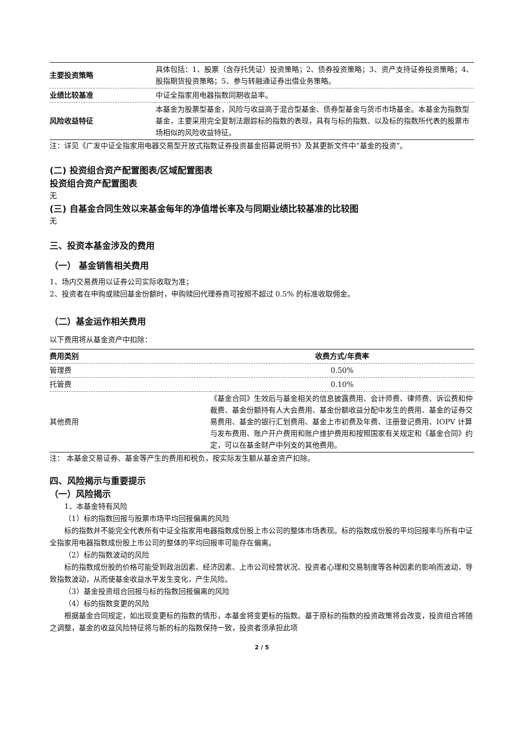| 主要投资策略 | 具体包括：1、股票（含存托凭证）投资策略；2、债券投资策略；3、资产支持证券投资策略；4、股指期货投资策略；5、参与转融通证券出借业务策略。 |
| 业绩比较基准 | 中证全指家用电器指数同期收益率。 |
| 风险收益特征 | 本基金为股票型基金，风险与收益高于混合型基金、债券型基金与货币市场基金。本基金为指数型基金，主要采用完全复制法跟踪标的指数的表现，具有与标的指数、以及标的指数所代表的股票市场相似的风险收益特征。 |
注：详见《广发中证全指家用电器交易型开放式指数证券投资基金招募说明书》及其更新文件中“基金的投资”。
(二) 投资组合资产配置图表/区域配置图表
投资组合资产配置图表
无
(三) 自基金合同生效以来基金每年的净值增长率及与同期业绩比较基准的比较图
无
三、投资本基金涉及的费用
（一） 基金销售相关费用
1、场内交易费用以证券公司实际收取为准；
2、投资者在申购或赎回基金份额时，申购赎回代理券商可按照不超过 0.5% 的标准收取佣金。
（二）基金运作相关费用
以下费用将从基金资产中扣除：
| 费用类别 | 收费方式/年费率 |
| --- | --- |
| 管理费 | 0.50% |
| 托管费 | 0.10% |
| 其他费用 | 《基金合同》生效后与基金相关的信息披露费用、会计师费、律师费、诉讼费和仲裁费、基金份额持有人大会费用、基金份额收益分配中发生的费用、基金的证券交易费用、基金的银行汇划费用、基金上市初费及年费、注册登记费用、IOPV 计算与发布费用、账户开户费用和账户维护费用和按照国家有关规定和《基金合同》约定，可以在基金财产中列支的其他费用。 |
注： 本基金交易证券、基金等产生的费用和税负，按实际发生额从基金资产扣除。
四、风险揭示与重要提示
（一）风险揭示
1、本基金特有风险
（1）标的指数回报与股票市场平均回报偏离的风险
标的指数并不能完全代表所有中证全指家用电器指数成份股上市公司的整体市场表现。标的指数成份股的平均回报率与所有中证全指家用电器指数成份股上市公司的整体的平均回报率可能存在偏离。
（2）标的指数波动的风险
标的指数成份股的价格可能受到政治因素、经济因素、上市公司经营状况、投资者心理和交易制度等各种因素的影响而波动，导致指数波动，从而使基金收益水平发生变化，产生风险。
（3）基金投资组合回报与标的指数回报偏离的风险
（4）标的指数变更的风险
根据基金合同规定，如出现变更标的指数的情形，本基金将变更标的指数。基于原标的指数的投资政策将会改变，投资组合将随之调整，基金的收益风险特征将与新的标的指数保持一致，投资者须承担此项
2 / 5